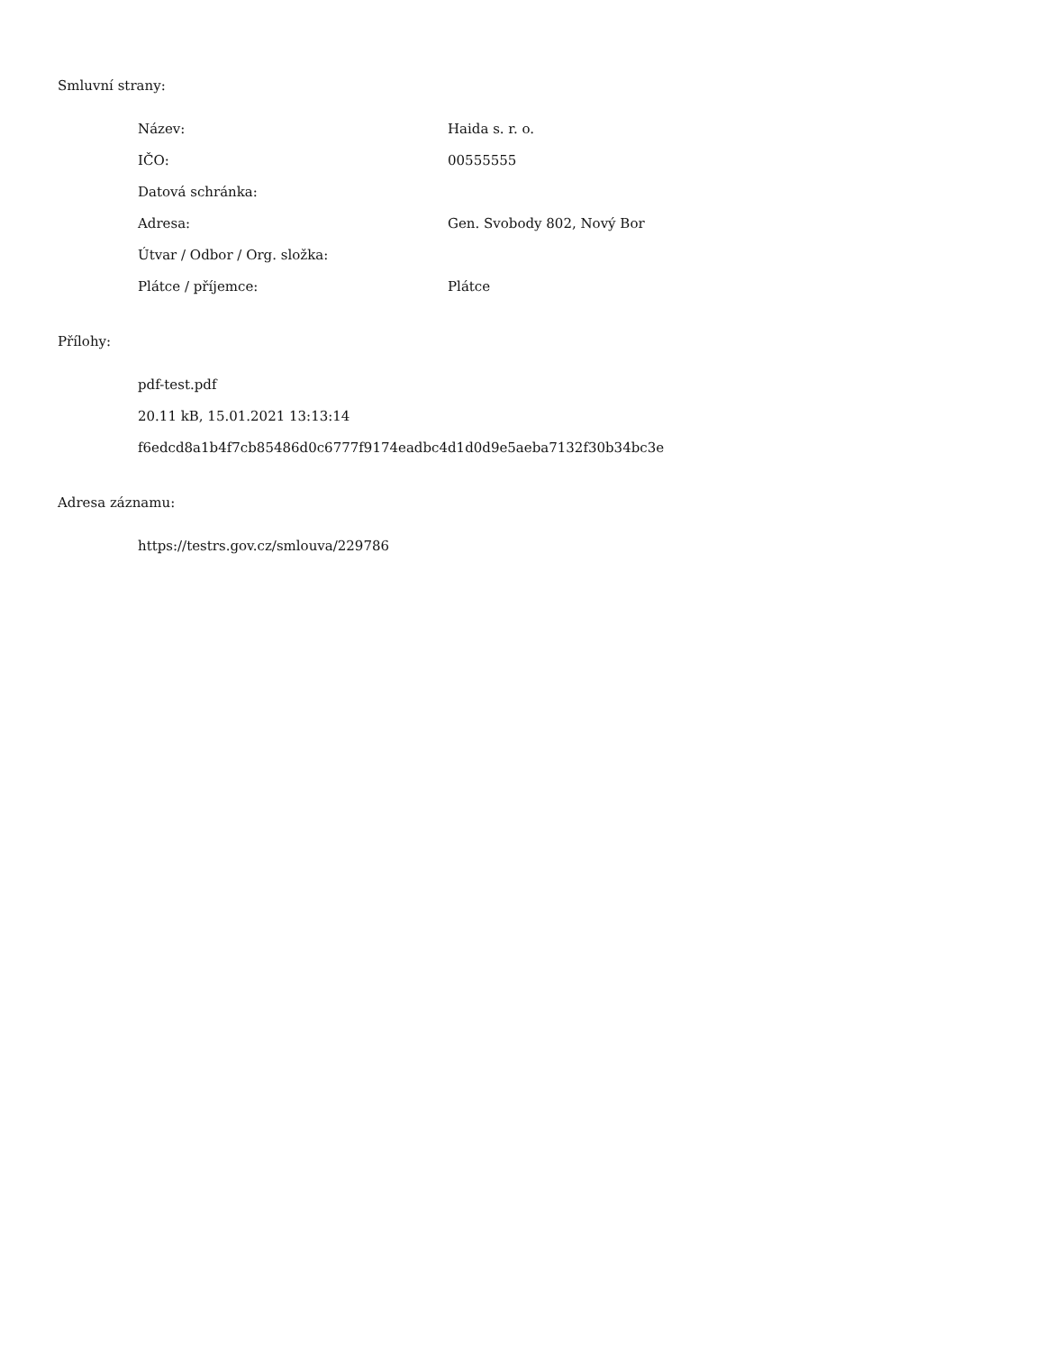Smluvní strany:
| Název: | Haida s. r. o. |
| IČO: | 00555555 |
| Datová schránka: | |
| Adresa: | Gen. Svobody 802, Nový Bor |
| Útvar / Odbor / Org. složka: | |
| Plátce / příjemce: | Plátce |
Přílohy:
pdf-test.pdf
20.11 kB, 15.01.2021 13:13:14
f6edcd8a1b4f7cb85486d0c6777f9174eadbc4d1d0d9e5aeba7132f30b34bc3e
Adresa záznamu:
https://testrs.gov.cz/smlouva/229786